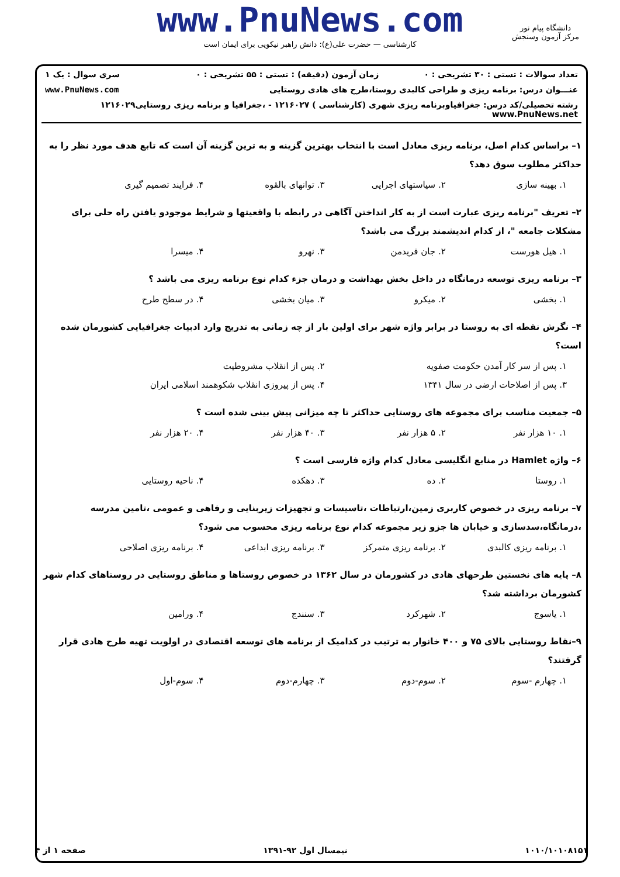www.PnuNews.com
کارشناسی — حضرت علی(ع): دانش راهبر نیکویی برای ایمان است
دانشگاه پیام نور
مرکز آزمون وسنجش
| تعداد سوالات : تستی : ۳۰ تشریحی : ۰ | زمان آزمون (دقیقه) : تستی : ۵۵ تشریحی : ۰ | سری سوال : یک ۱ |
| عنـــوان درس: برنامه ریزی و طراحی کالبدی روستا،طرح های هادی روستایی | | www.PnuNews.com |
| رشته تحصیلی/کد درس: جغرافیاوبرنامه ریزی شهری (کارشناسی ) ۱۲۱۶۰۲۷ - ،جغرافیا و برنامه ریزی روستایی۱۲۱۶۰۲۹ www.PnuNews.net | | |
۱– براساس کدام اصل، برنامه ریزی معادل است با انتخاب بهترین گزینه و به ترین گزینه آن است که تابع هدف مورد نظر را به حداکثر مطلوب سوق دهد؟
۱. بهینه سازی ۲. سیاستهای اجرایی ۳. توانهای بالقوه ۴. فرایند تصمیم گیری
۲– تعریف "برنامه ریزی عبارت است از به کار انداختن آگاهی در رابطه با واقعیتها و شرایط موجودو یافتن راه حلی برای مشکلات جامعه "، از کدام اندیشمند بزرگ می باشد؟
۱. هیل هورست ۲. جان فریدمن ۳. نهرو ۴. میسرا
۳– برنامه ریزی توسعه درمانگاه در داخل بخش بهداشت و درمان جزء کدام نوع برنامه ریزی می باشد ؟
۱. بخشی ۲. میکرو ۳. میان بخشی ۴. در سطح طرح
۴– نگرش نقطه ای به روستا در برابر واژه شهر برای اولین بار از چه زمانی به تدریج وارد ادبیات جغرافیایی کشورمان شده است؟
۱. پس از سر کار آمدن حکومت صفویه ۲. پس از انقلاب مشروطیت
۳. پس از اصلاحات ارضی در سال ۱۳۴۱ ۴. پس از پیروزی انقلاب شکوهمند اسلامی ایران
۵– جمعیت مناسب برای مجموعه های روستایی حداکثر تا چه میزانی پیش بینی شده است ؟
۱. ۱۰ هزار نفر ۲. ۵ هزار نفر ۳. ۴۰ هزار نفر ۴. ۲۰ هزار نفر
۶– واژه Hamlet در منابع انگلیسی معادل کدام واژه فارسی است ؟
۱. روستا ۲. ده ۳. دهکده ۴. ناحیه روستایی
۷– برنامه ریزی در خصوص کاربری زمین،ارتباطات ،تاسیسات و تجهیزات زیربنایی و رفاهی و عمومی ،تامین مدرسه ،درمانگاه،سدسازی و خیابان ها جزو زیر مجموعه کدام نوع برنامه ریزی محسوب می شود؟
۱. برنامه ریزی کالبدی ۲. برنامه ریزی متمرکز ۳. برنامه ریزی ابداعی ۴. برنامه ریزی اصلاحی
۸– پایه های نخستین طرحهای هادی در کشورمان در سال ۱۳۶۲ در خصوص روستاها و مناطق روستایی در روستاهای کدام شهر کشورمان برداشته شد؟
۱. یاسوج ۲. شهرکرد ۳. سنندج ۴. ورامین
۹–نقاط روستایی بالای ۷۵ و ۴۰۰ خانوار به ترتیب در کدامیک از برنامه های توسعه اقتصادی در اولویت تهیه طرح هادی قرار گرفتند؟
۱. چهارم -سوم ۲. سوم-دوم ۳. چهارم-دوم ۴. سوم-اول
۱۰۱۰/۱۰۱۰۸۱۵۱ نیمسال اول ۹۲-۱۳۹۱ صفحه ۱ از ۴